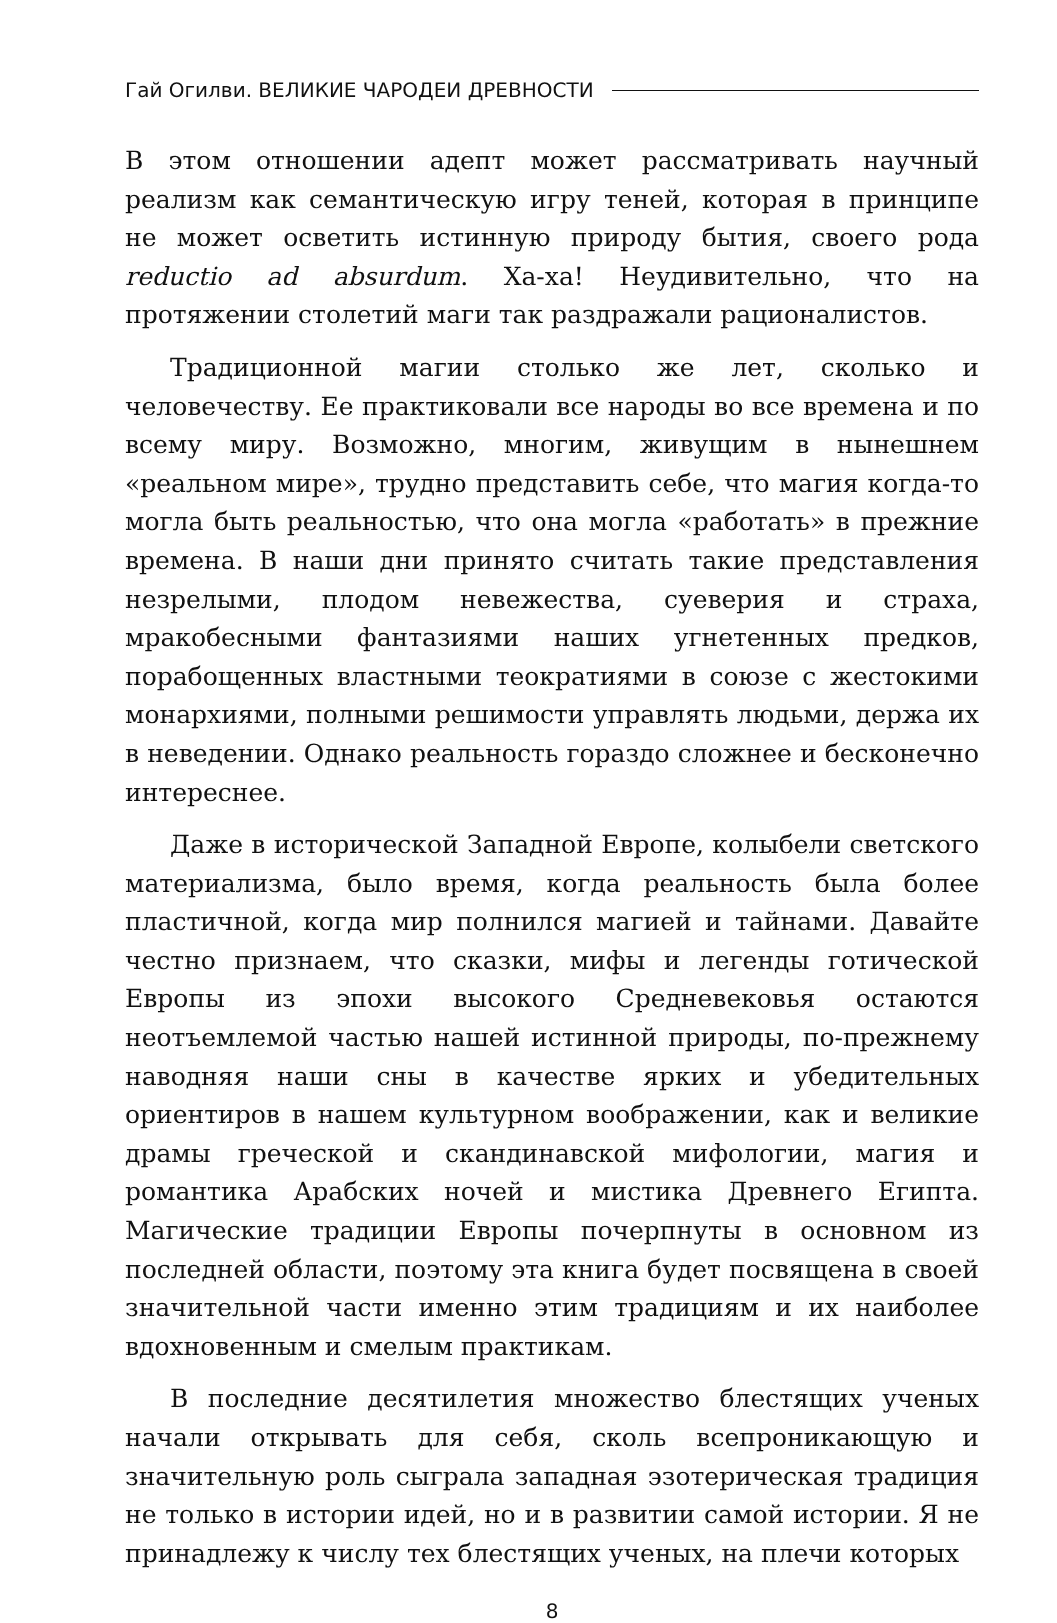Гай Огилви. ВЕЛИКИЕ ЧАРОДЕИ ДРЕВНОСТИ
В этом отношении адепт может рассматривать научный реализм как семантическую игру теней, которая в принципе не может осветить истинную природу бытия, своего рода reductio ad absurdum. Ха-ха! Неудивительно, что на протяжении столетий маги так раздражали рационалистов.
Традиционной магии столько же лет, сколько и человечеству. Ее практиковали все народы во все времена и по всему миру. Возможно, многим, живущим в нынешнем «реальном мире», трудно представить себе, что магия когда-то могла быть реальностью, что она могла «работать» в прежние времена. В наши дни принято считать такие представления незрелыми, плодом невежества, суеверия и страха, мракобесными фантазиями наших угнетенных предков, порабощенных властными теократиями в союзе с жестокими монархиями, полными решимости управлять людьми, держа их в неведении. Однако реальность гораздо сложнее и бесконечно интереснее.
Даже в исторической Западной Европе, колыбели светского материализма, было время, когда реальность была более пластичной, когда мир полнился магией и тайнами. Давайте честно признаем, что сказки, мифы и легенды готической Европы из эпохи высокого Средневековья остаются неотъемлемой частью нашей истинной природы, по-прежнему наводняя наши сны в качестве ярких и убедительных ориентиров в нашем культурном воображении, как и великие драмы греческой и скандинавской мифологии, магия и романтика Арабских ночей и мистика Древнего Египта. Магические традиции Европы почерпнуты в основном из последней области, поэтому эта книга будет посвящена в своей значительной части именно этим традициям и их наиболее вдохновенным и смелым практикам.
В последние десятилетия множество блестящих ученых начали открывать для себя, сколь всепроникающую и значительную роль сыграла западная эзотерическая традиция не только в истории идей, но и в развитии самой истории. Я не принадлежу к числу тех блестящих ученых, на плечи которых
8